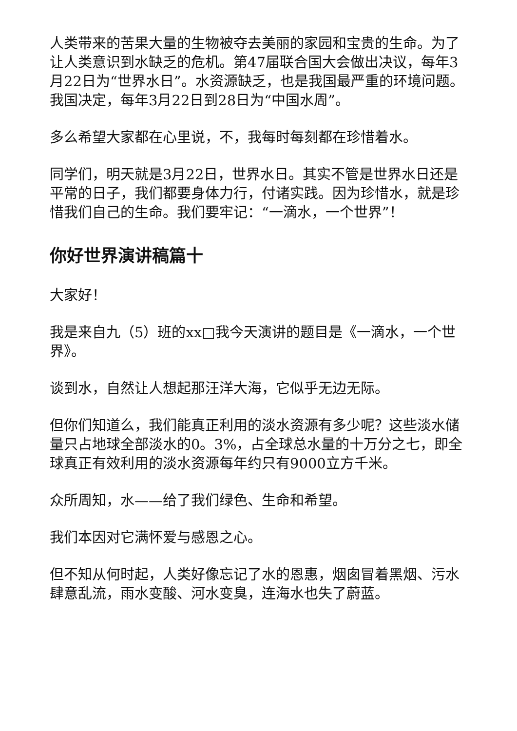人类带来的苦果大量的生物被夺去美丽的家园和宝贵的生命。为了让人类意识到水缺乏的危机。第47届联合国大会做出决议，每年3月22日为“世界水日”。水资源缺乏，也是我国最严重的环境问题。我国决定，每年3月22日到28日为“中国水周”。
多么希望大家都在心里说，不，我每时每刻都在珍惜着水。
同学们，明天就是3月22日，世界水日。其实不管是世界水日还是平常的日子，我们都要身体力行，付诸实践。因为珍惜水，就是珍惜我们自己的生命。我们要牢记：“一滴水，一个世界”！
你好世界演讲稿篇十
大家好！
我是来自九（5）班的xx□我今天演讲的题目是《一滴水，一个世界》。
谈到水，自然让人想起那汪洋大海，它似乎无边无际。
但你们知道么，我们能真正利用的淡水资源有多少呢？这些淡水储量只占地球全部淡水的0。3%，占全球总水量的十万分之七，即全球真正有效利用的淡水资源每年约只有9000立方千米。
众所周知，水——给了我们绿色、生命和希望。
我们本因对它满怀爱与感恩之心。
但不知从何时起，人类好像忘记了水的恩惠，烟囱冒着黑烟、污水肆意乱流，雨水变酸、河水变臭，连海水也失了蔚蓝。